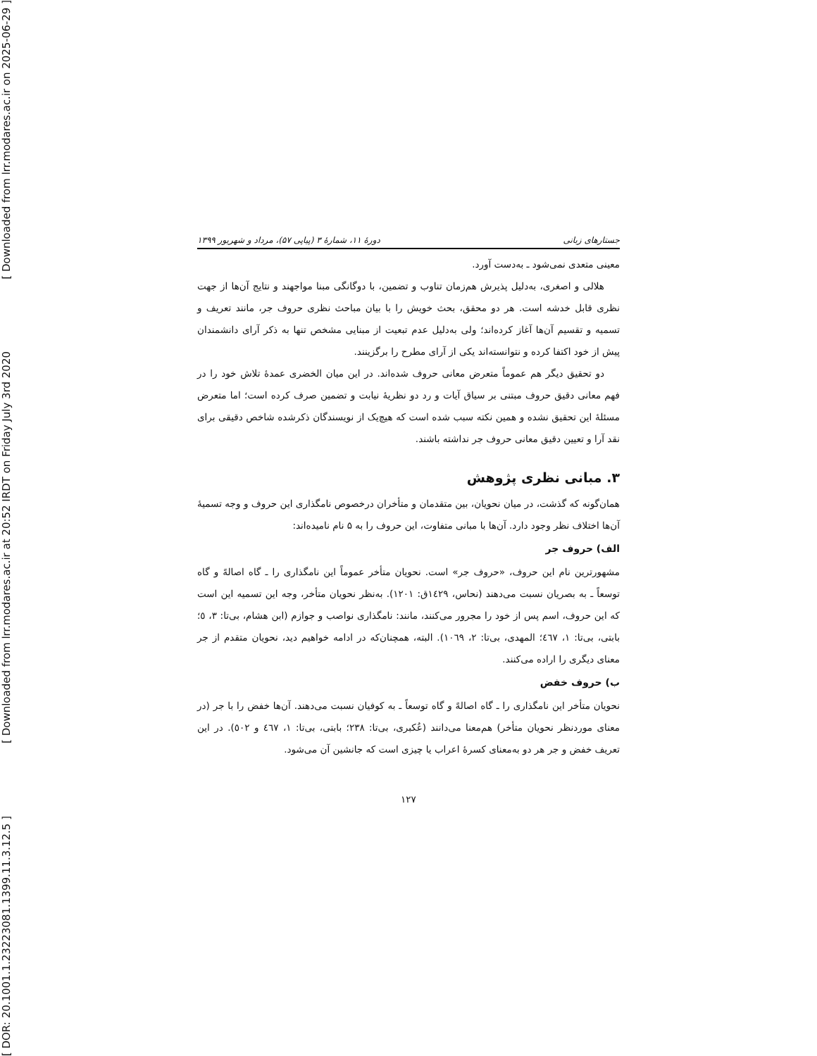[ Downloaded from lrr.modares.ac.ir on 2025-06-29 ]
[ Downloaded from lrr.modares.ac.ir at 20:52 IRDT on Friday July 3rd 2020
[ DOR: 20.1001.1.23223081.1399.11.3.12.5 ]
جستارهای زبانی دورهٔ ۱۱، شمارهٔ ۳ (پیاپی ۵۷)، مرداد و شهریور ۱۳۹۹
معینی متعدی نمی‌شود ـ به‌دست آورد.
هلالی و اصغری، به‌دلیل پذیرش هم‌زمان تناوب و تضمین، با دوگانگی مبنا مواجهند و نتایج آن‌ها از جهت نظری قابل خدشه است. هر دو محقق، بحث خویش را با بیان مباحث نظری حروف جر، مانند تعریف و تسمیه و تقسیم آن‌ها آغاز کرده‌اند؛ ولی به‌دلیل عدم تبعیت از مبنایی مشخص تنها به ذکر آرای دانشمندان پیش از خود اکتفا کرده و نتوانسته‌اند یکی از آرای مطرح را برگزینند.
دو تحقیق دیگر هم عموماً متعرض معانی حروف شده‌اند. در این میان الخضری عمدهٔ تلاش خود را در فهم معانی دقیق حروف مبتنی بر سیاق آیات و رد دو نظریهٔ نیابت و تضمین صرف کرده است؛ اما متعرض مسئلهٔ این تحقیق نشده و همین نکته سبب شده است که هیچ‌یک از نویسندگان ذکرشده شاخص دقیقی برای نقد آرا و تعیین دقیق معانی حروف جر نداشته باشند.
۳. مبانی نظری پژوهش
همان‌گونه که گذشت، در میان نحویان، بین متقدمان و متأخران درخصوص نامگذاری این حروف و وجه تسمیهٔ آن‌ها اختلاف نظر وجود دارد. آن‌ها با مبانی متفاوت، این حروف را به ۵ نام نامیده‌اند:
الف) حروف جر
مشهورترین نام این حروف، «حروف جر» است. نحویان متأخر عموماً این نامگذاری را ـ گاه اصالهً و گاه توسعاً ـ به بصریان نسبت می‌دهند (نحاس، ١٤٢٩ق: ١٢٠١). به‌نظر نحویان متأخر، وجه این تسمیه این است که این حروف، اسم پس از خود را مجرور می‌کنند، مانند: نامگذاری نواصب و جوازم (ابن هشام، بی‌تا: ٣، ٥؛ بابتی، بی‌تا: ١، ٤٦٧؛ المهدی، بی‌تا: ٢، ١٠٦٩). البته، همچنان‌که در ادامه خواهیم دید، نحویان متقدم از جر معنای دیگری را اراده می‌کنند.
ب) حروف خفض
نحویان متأخر این نامگذاری را ـ گاه اصالهً و گاه توسعاً ـ به کوفیان نسبت می‌دهند. آن‌ها خفض را با جر (در معنای موردنظر نحویان متأخر) هم‌معنا می‌دانند (عُکبری، بی‌تا: ٢٣٨؛ بابتی، بی‌تا: ١، ٤٦٧ و ٥٠٢). در این تعریف خفض و جر هر دو به‌معنای کسرهٔ اعراب یا چیزی است که جانشین آن می‌شود.
۱۲۷